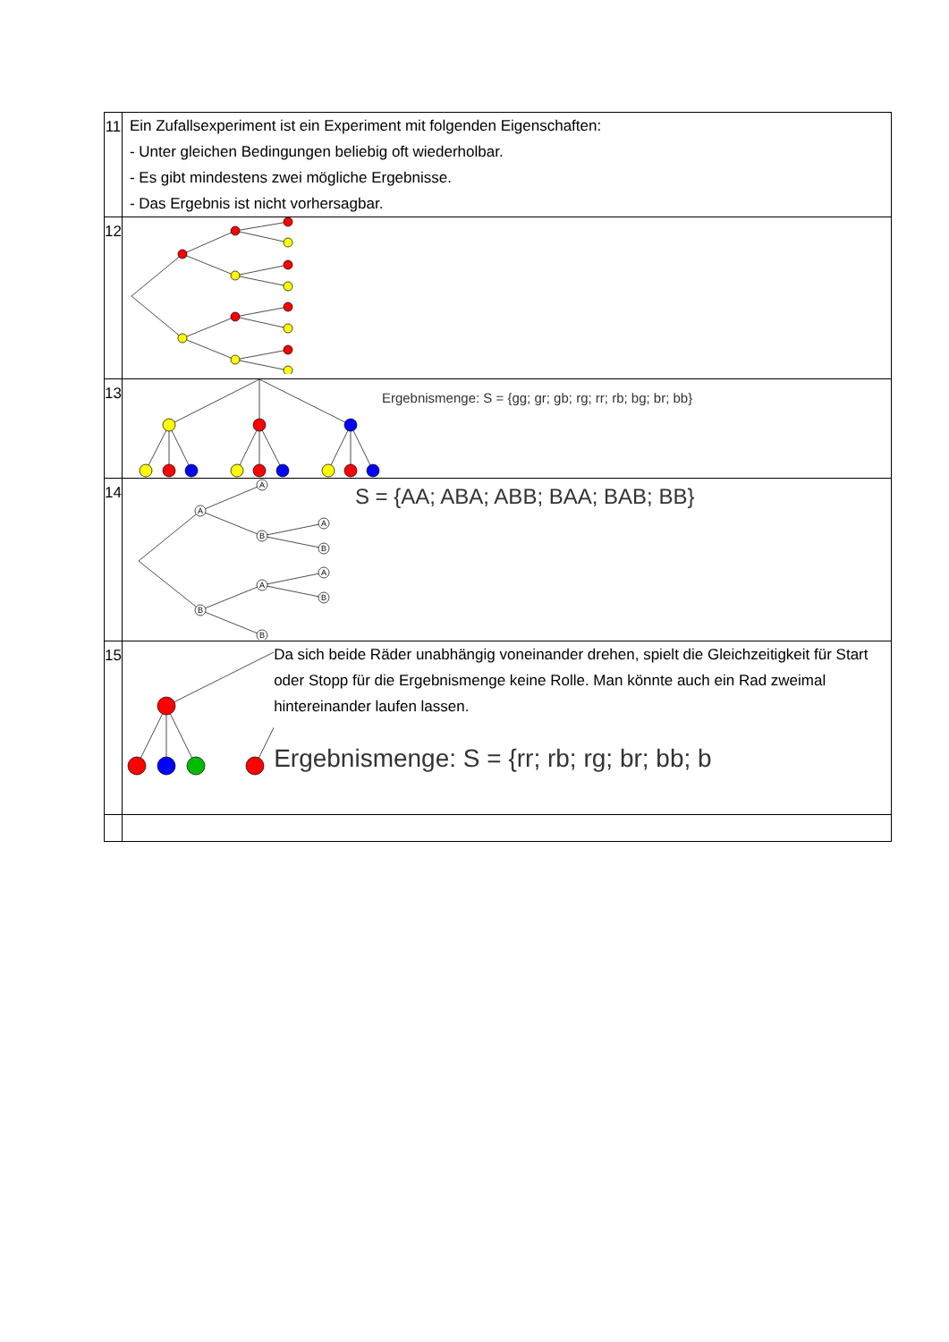| 11 | Ein Zufallsexperiment ist ein Experiment mit folgenden Eigenschaften: - Unter gleichen Bedingungen beliebig oft wiederholbar. - Es gibt mindestens zwei mögliche Ergebnisse. - Das Ergebnis ist nicht vorhersagbar. |
| 12 | |
| 13 | Ergebnismenge: S = {gg; gr; gb; rg; rr; rb; bg; br; bb} |
| 14 | A A B A B B A B A B S = {AA; ABA; ABB; BAA; BAB; BB} |
| 15 | Da sich beide Räder unabhängig voneinander drehen, spielt die Gleichzeitigkeit für Start oder Stopp für die Ergebnismenge keine Rolle. Man könnte auch ein Rad zweimal hintereinander laufen lassen. Ergebnismenge: S = {rr; rb; rg; br; bb; b |